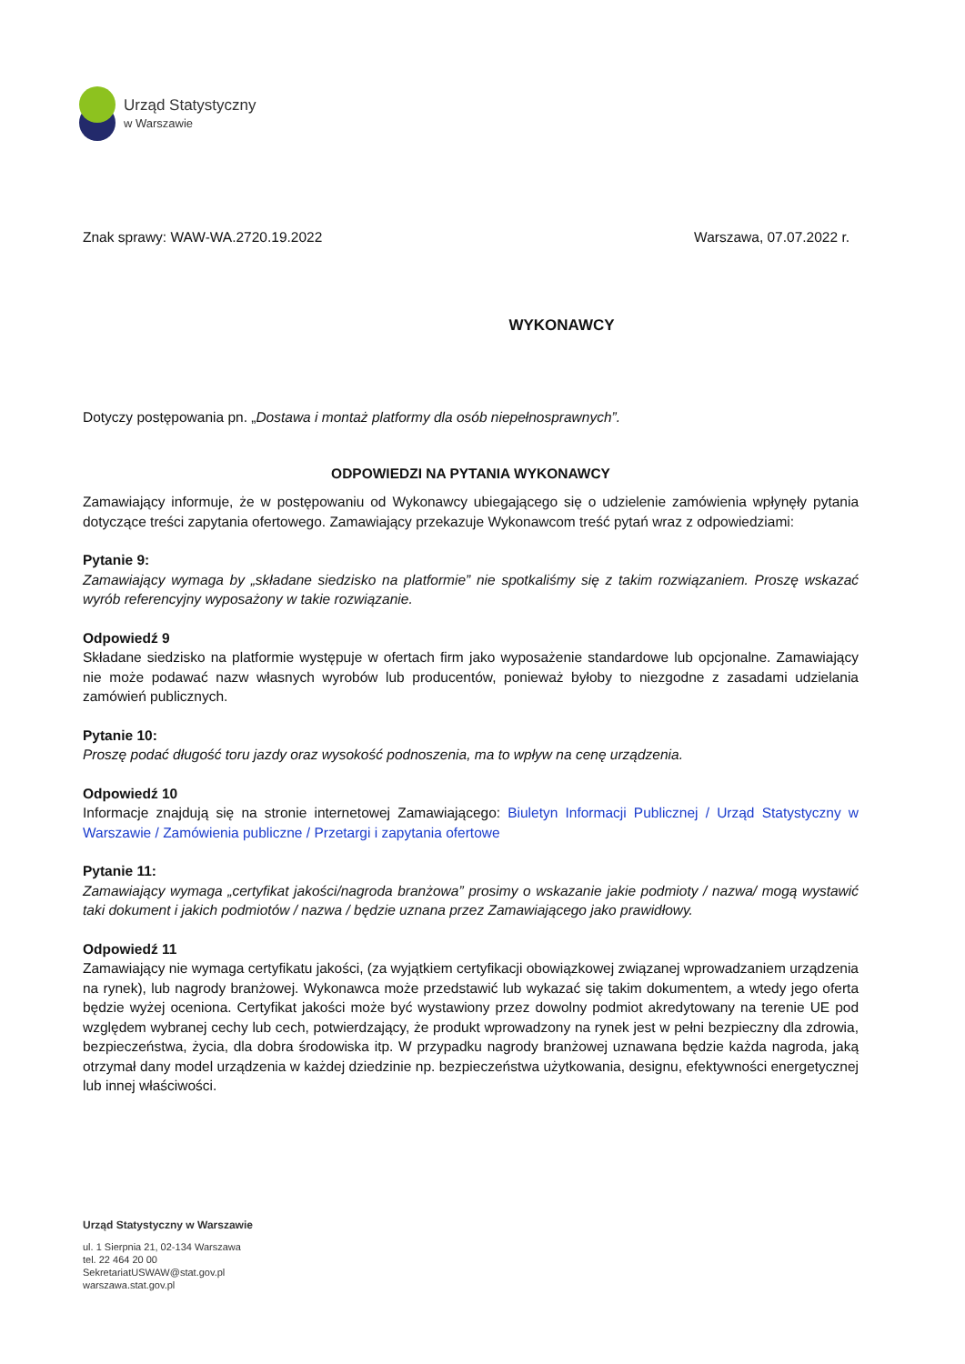Urząd Statystyczny
w Warszawie
Znak sprawy: WAW-WA.2720.19.2022 Warszawa, 07.07.2022 r.
WYKONAWCY
Dotyczy postępowania pn. „Dostawa i montaż platformy dla osób niepełnosprawnych”.
ODPOWIEDZI NA PYTANIA WYKONAWCY
Zamawiający informuje, że w postępowaniu od Wykonawcy ubiegającego się o udzielenie zamówienia wpłynęły pytania dotyczące treści zapytania ofertowego. Zamawiający przekazuje Wykonawcom treść pytań wraz z odpowiedziami:
Pytanie 9:
Zamawiający wymaga by „składane siedzisko na platformie” nie spotkaliśmy się z takim rozwiązaniem. Proszę wskazać wyrób referencyjny wyposażony w takie rozwiązanie.
Odpowiedź 9
Składane siedzisko na platformie występuje w ofertach firm jako wyposażenie standardowe lub opcjonalne. Zamawiający nie może podawać nazw własnych wyrobów lub producentów, ponieważ byłoby to niezgodne z zasadami udzielania zamówień publicznych.
Pytanie 10:
Proszę podać długość toru jazdy oraz wysokość podnoszenia, ma to wpływ na cenę urządzenia.
Odpowiedź 10
Informacje znajdują się na stronie internetowej Zamawiającego: Biuletyn Informacji Publicznej / Urząd Statystyczny w Warszawie / Zamówienia publiczne / Przetargi i zapytania ofertowe
Pytanie 11:
Zamawiający wymaga „certyfikat jakości/nagroda branżowa” prosimy o wskazanie jakie podmioty / nazwa/ mogą wystawić taki dokument i jakich podmiotów / nazwa / będzie uznana przez Zamawiającego jako prawidłowy.
Odpowiedź 11
Zamawiający nie wymaga certyfikatu jakości, (za wyjątkiem certyfikacji obowiązkowej związanej wprowadzaniem urządzenia na rynek), lub nagrody branżowej. Wykonawca może przedstawić lub wykazać się takim dokumentem, a wtedy jego oferta będzie wyżej oceniona. Certyfikat jakości może być wystawiony przez dowolny podmiot akredytowany na terenie UE pod względem wybranej cechy lub cech, potwierdzający, że produkt wprowadzony na rynek jest w pełni bezpieczny dla zdrowia, bezpieczeństwa, życia, dla dobra środowiska itp. W przypadku nagrody branżowej uznawana będzie każda nagroda, jaką otrzymał dany model urządzenia w każdej dziedzinie np. bezpieczeństwa użytkowania, designu, efektywności energetycznej lub innej właściwości.
Urząd Statystyczny w Warszawie
ul. 1 Sierpnia 21, 02-134 Warszawa
tel. 22 464 20 00
SekretariatUSWAW@stat.gov.pl
warszawa.stat.gov.pl